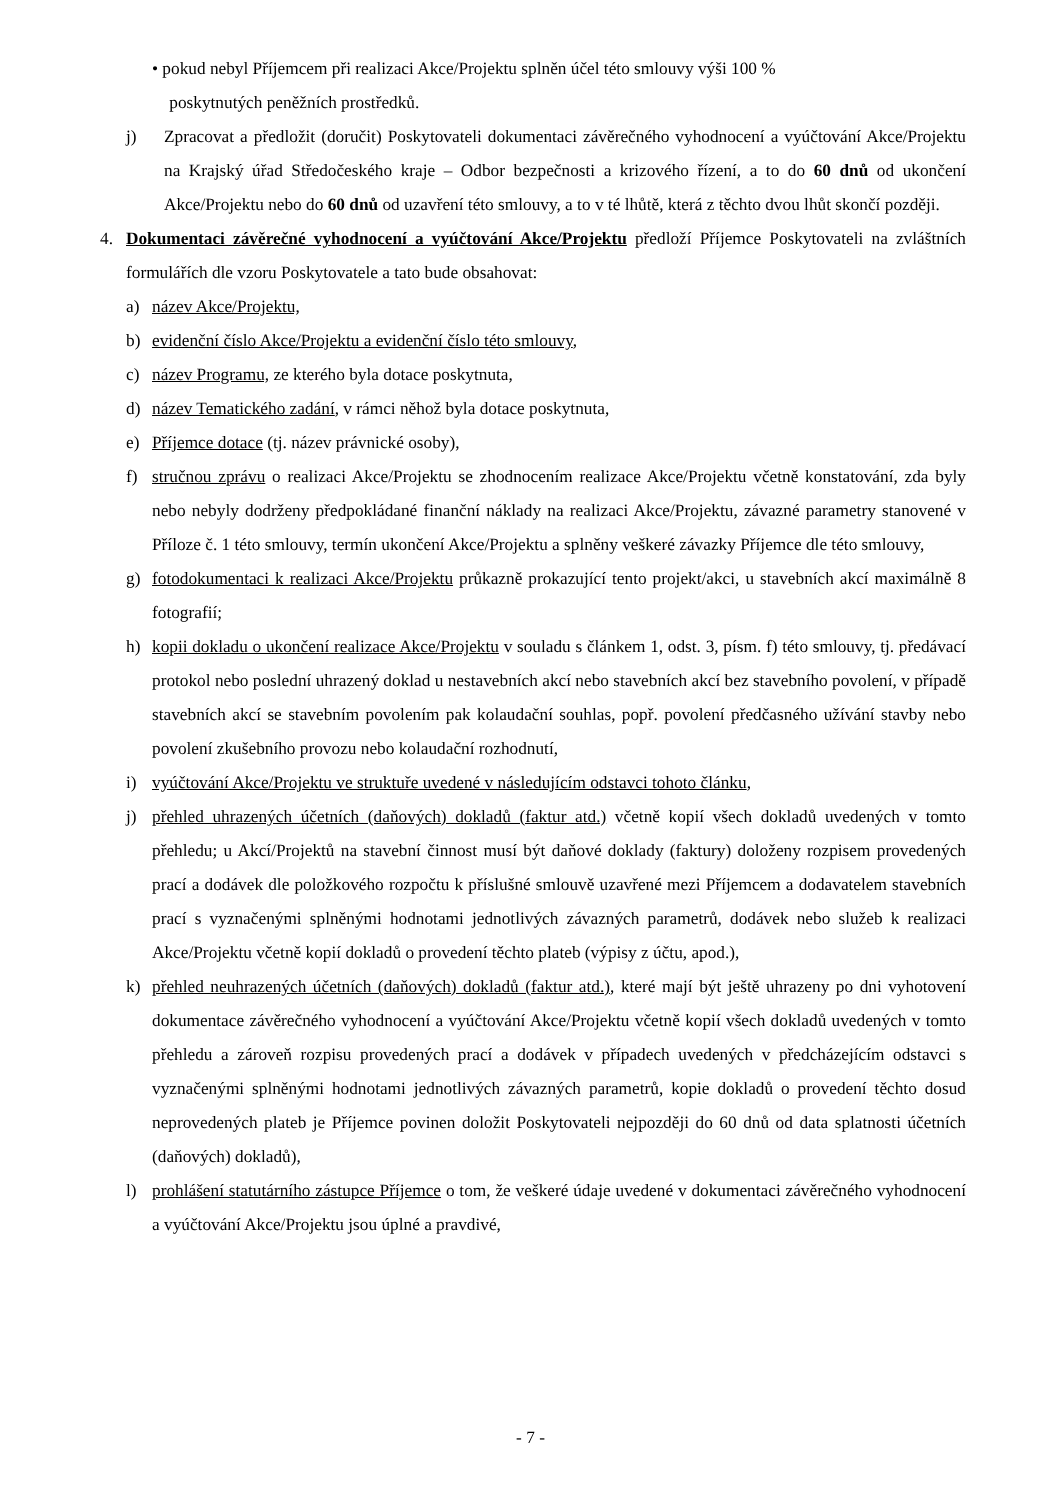• pokud nebyl Příjemcem při realizaci Akce/Projektu splněn účel této smlouvy výši 100 %
poskytnutých peněžních prostředků.
j) Zpracovat a předložit (doručit) Poskytovateli dokumentaci závěrečného vyhodnocení a vyúčtování Akce/Projektu na Krajský úřad Středočeského kraje – Odbor bezpečnosti a krizového řízení, a to do 60 dnů od ukončení Akce/Projektu nebo do 60 dnů od uzavření této smlouvy, a to v té lhůtě, která z těchto dvou lhůt skončí později.
4. Dokumentaci závěrečné vyhodnocení a vyúčtování Akce/Projektu předloží Příjemce Poskytovateli na zvláštních formulářích dle vzoru Poskytovatele a tato bude obsahovat:
a) název Akce/Projektu,
b) evidenční číslo Akce/Projektu a evidenční číslo této smlouvy,
c) název Programu, ze kterého byla dotace poskytnuta,
d) název Tematického zadání, v rámci něhož byla dotace poskytnuta,
e) Příjemce dotace (tj. název právnické osoby),
f) stručnou zprávu o realizaci Akce/Projektu se zhodnocením realizace Akce/Projektu včetně konstatování, zda byly nebo nebyly dodrženy předpokládané finanční náklady na realizaci Akce/Projektu, závazné parametry stanovené v Příloze č. 1 této smlouvy, termín ukončení Akce/Projektu a splněny veškeré závazky Příjemce dle této smlouvy,
g) fotodokumentaci k realizaci Akce/Projektu průkazně prokazující tento projekt/akci, u stavebních akcí maximálně 8 fotografií;
h) kopii dokladu o ukončení realizace Akce/Projektu v souladu s článkem 1, odst. 3, písm. f) této smlouvy, tj. předávací protokol nebo poslední uhrazený doklad u nestavebních akcí nebo stavebních akcí bez stavebního povolení, v případě stavebních akcí se stavebním povolením pak kolaudační souhlas, popř. povolení předčasného užívání stavby nebo povolení zkušebního provozu nebo kolaudační rozhodnutí,
i) vyúčtování Akce/Projektu ve struktuře uvedené v následujícím odstavci tohoto článku,
j) přehled uhrazených účetních (daňových) dokladů (faktur atd.) včetně kopií všech dokladů uvedených v tomto přehledu; u Akcí/Projektů na stavební činnost musí být daňové doklady (faktury) doloženy rozpisem provedených prací a dodávek dle položkového rozpočtu k příslušné smlouvě uzavřené mezi Příjemcem a dodavatelem stavebních prací s vyznačenými splněnými hodnotami jednotlivých závazných parametrů, dodávek nebo služeb k realizaci Akce/Projektu včetně kopií dokladů o provedení těchto plateb (výpisy z účtu, apod.),
k) přehled neuhrazených účetních (daňových) dokladů (faktur atd.), které mají být ještě uhrazeny po dni vyhotovení dokumentace závěrečného vyhodnocení a vyúčtování Akce/Projektu včetně kopií všech dokladů uvedených v tomto přehledu a zároveň rozpisu provedených prací a dodávek v případech uvedených v předcházejícím odstavci s vyznačenými splněnými hodnotami jednotlivých závazných parametrů, kopie dokladů o provedení těchto dosud neprovedených plateb je Příjemce povinen doložit Poskytovateli nejpozději do 60 dnů od data splatnosti účetních (daňových) dokladů),
l) prohlášení statutárního zástupce Příjemce o tom, že veškeré údaje uvedené v dokumentaci závěrečného vyhodnocení a vyúčtování Akce/Projektu jsou úplné a pravdivé,
- 7 -